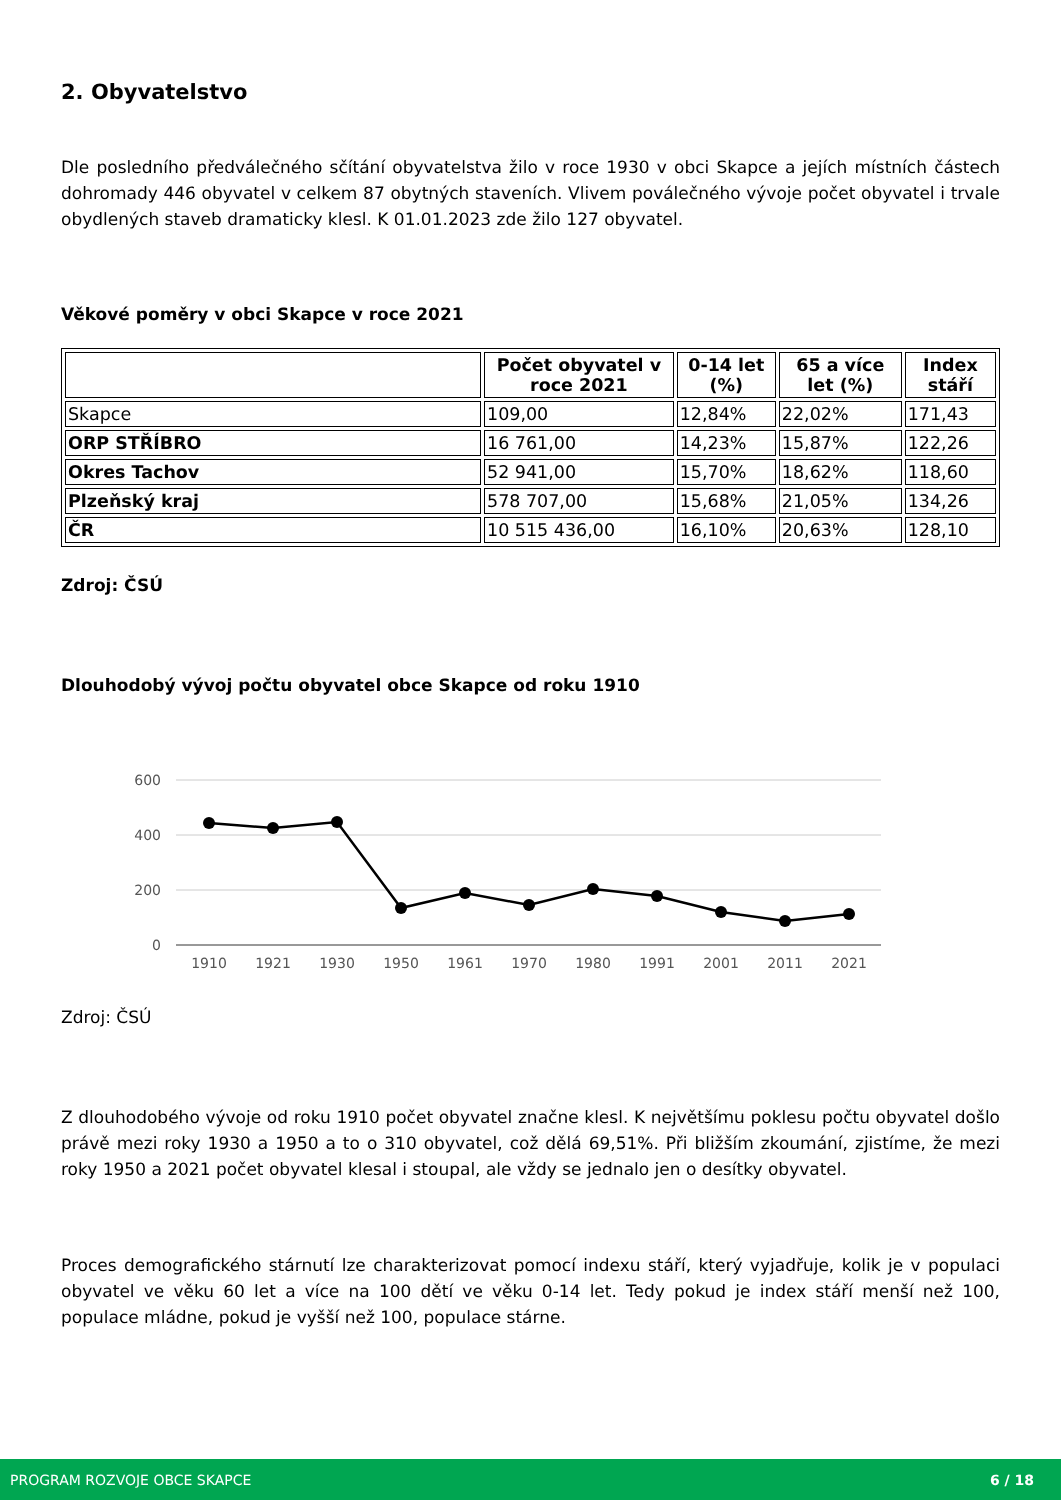2. Obyvatelstvo
Dle posledního předválečného sčítání obyvatelstva žilo v roce 1930 v obci Skapce a jejích místních částech dohromady 446 obyvatel v celkem 87 obytných staveních. Vlivem poválečného vývoje počet obyvatel i trvale obydlených staveb dramaticky klesl. K 01.01.2023 zde žilo 127 obyvatel.
Věkové poměry v obci Skapce v roce 2021
| | Počet obyvatel v roce 2021 | 0-14 let (%) | 65 a více let (%) | Index stáří |
| --- | --- | --- | --- | --- |
| Skapce | 109,00 | 12,84% | 22,02% | 171,43 |
| ORP STŘÍBRO | 16 761,00 | 14,23% | 15,87% | 122,26 |
| Okres Tachov | 52 941,00 | 15,70% | 18,62% | 118,60 |
| Plzeňský kraj | 578 707,00 | 15,68% | 21,05% | 134,26 |
| ČR | 10 515 436,00 | 16,10% | 20,63% | 128,10 |
Zdroj: ČSÚ
Dlouhodobý vývoj počtu obyvatel obce Skapce od roku 1910
600
400
200
0
1910
1921
1930
1950
1961
1970
1980
1991
2001
2011
2021
Zdroj: ČSÚ
Z dlouhodobého vývoje od roku 1910 počet obyvatel značne klesl. K největšímu poklesu počtu obyvatel došlo právě mezi roky 1930 a 1950 a to o 310 obyvatel, což dělá 69,51%. Při bližším zkoumání, zjistíme, že mezi roky 1950 a 2021 počet obyvatel klesal i stoupal, ale vždy se jednalo jen o desítky obyvatel.
Proces demografického stárnutí lze charakterizovat pomocí indexu stáří, který vyjadřuje, kolik je v populaci obyvatel ve věku 60 let a více na 100 dětí ve věku 0-14 let. Tedy pokud je index stáří menší než 100, populace mládne, pokud je vyšší než 100, populace stárne.
PROGRAM ROZVOJE OBCE SKAPCE 6 / 18